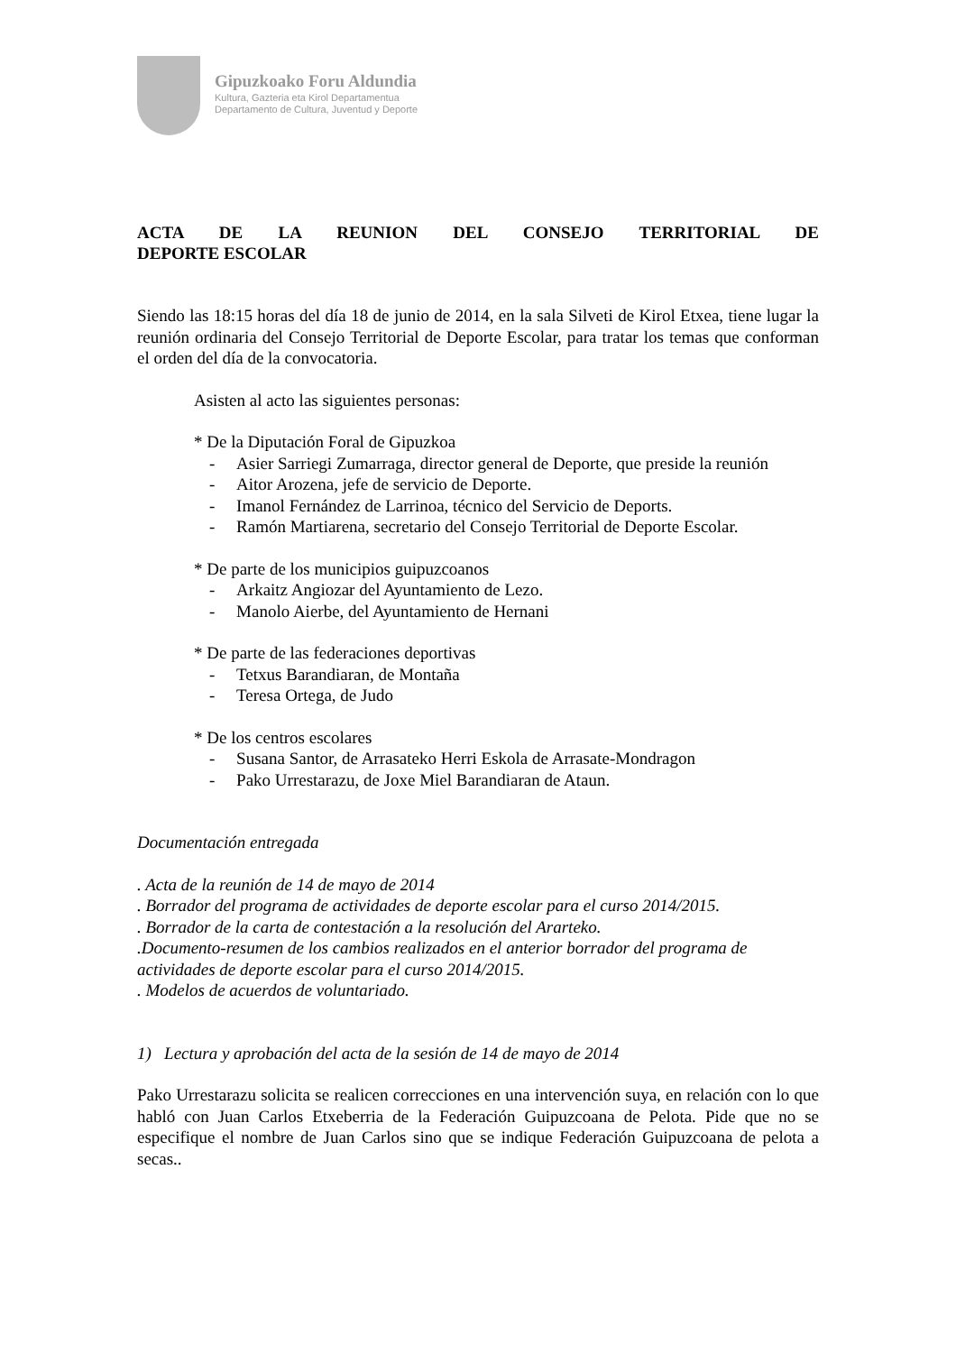Gipuzkoako Foru Aldundia
Kultura, Gazteria eta Kirol Departamentua
Departamento de Cultura, Juventud y Deporte
ACTA DE LA REUNION DEL CONSEJO TERRITORIAL DE DEPORTE ESCOLAR
Siendo las 18:15 horas del día 18 de junio de 2014, en la sala Silveti de Kirol Etxea, tiene lugar la reunión ordinaria del Consejo Territorial de Deporte Escolar, para tratar los temas que conforman el orden del día de la convocatoria.
Asisten al acto las siguientes personas:
* De la Diputación Foral de Gipuzkoa
- Asier Sarriegi Zumarraga, director general de Deporte, que preside la reunión
- Aitor Arozena, jefe de servicio de Deporte.
- Imanol Fernández de Larrinoa, técnico del Servicio de Deports.
- Ramón Martiarena, secretario del Consejo Territorial de Deporte Escolar.
* De parte de los municipios guipuzcoanos
- Arkaitz Angiozar del Ayuntamiento de Lezo.
- Manolo Aierbe, del Ayuntamiento de Hernani
* De parte de las federaciones deportivas
- Tetxus Barandiaran, de Montaña
- Teresa Ortega, de Judo
* De los centros escolares
- Susana Santor, de Arrasateko Herri Eskola de Arrasate-Mondragon
- Pako Urrestarazu, de Joxe Miel Barandiaran de Ataun.
Documentación entregada
. Acta de la reunión de 14 de mayo de 2014
. Borrador del programa de actividades de deporte escolar para el curso 2014/2015.
. Borrador de la carta de contestación a la resolución del Ararteko.
.Documento-resumen de los cambios realizados en el anterior borrador del programa de actividades de deporte escolar para el curso 2014/2015.
. Modelos de acuerdos de voluntariado.
1) Lectura y aprobación del acta de la sesión de 14 de mayo de 2014
Pako Urrestarazu solicita se realicen correcciones en una intervención suya, en relación con lo que habló con Juan Carlos Etxeberria de la Federación Guipuzcoana de Pelota. Pide que no se especifique el nombre de Juan Carlos sino que se indique Federación Guipuzcoana de pelota a secas..